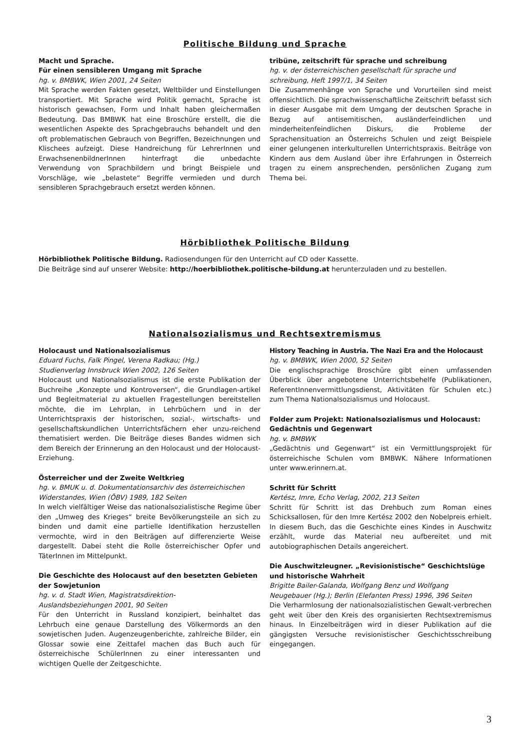Politische Bildung und Sprache
Macht und Sprache.
Für einen sensibleren Umgang mit Sprache
hg. v. BMBWK, Wien 2001, 24 Seiten
Mit Sprache werden Fakten gesetzt, Weltbilder und Einstellungen transportiert. Mit Sprache wird Politik gemacht, Sprache ist historisch gewachsen, Form und Inhalt haben gleichermaßen Bedeutung. Das BMBWK hat eine Broschüre erstellt, die die wesentlichen Aspekte des Sprachgebrauchs behandelt und den oft problematischen Gebrauch von Begriffen, Bezeichnungen und Klischees aufzeigt. Diese Handreichung für LehrerInnen und ErwachsenenbildnerInnen hinterfragt die unbedachte Verwendung von Sprachbildern und bringt Beispiele und Vorschläge, wie „belastete“ Begriffe vermieden und durch sensibleren Sprachgebrauch ersetzt werden können.
tribüne, zeitschrift für sprache und schreibung
hg. v. der österreichischen gesellschaft für sprache und schreibung, Heft 1997/1, 34 Seiten
Die Zusammenhänge von Sprache und Vorurteilen sind meist offensichtlich. Die sprachwissenschaftliche Zeitschrift befasst sich in dieser Ausgabe mit dem Umgang der deutschen Sprache in Bezug auf antisemitischen, ausländerfeindlichen und minderheitenfeindlichen Diskurs, die Probleme der Sprachensituation an Österreichs Schulen und zeigt Beispiele einer gelungenen interkulturellen Unterrichtspraxis. Beiträge von Kindern aus dem Ausland über ihre Erfahrungen in Österreich tragen zu einem ansprechenden, persönlichen Zugang zum Thema bei.
Hörbibliothek Politische Bildung
Hörbibliothek Politische Bildung. Radiosendungen für den Unterricht auf CD oder Kassette.
Die Beiträge sind auf unserer Website: http://hoerbibliothek.politische-bildung.at herunterzuladen und zu bestellen.
Nationalsozialismus und Rechtsextremismus
Holocaust und Nationalsozialismus
Eduard Fuchs, Falk Pingel, Verena Radkau; (Hg.)
Studienverlag Innsbruck Wien 2002, 126 Seiten
Holocaust und Nationalsozialismus ist die erste Publikation der Buchreihe „Konzepte und Kontroversen“, die Grundlagen-artikel und Begleitmaterial zu aktuellen Fragestellungen bereitstellen möchte, die im Lehrplan, in Lehrbüchern und in der Unterrichtspraxis der historischen, sozial-, wirtschafts- und gesellschaftskundlichen Unterrichtsfächern eher unzu-reichend thematisiert werden. Die Beiträge dieses Bandes widmen sich dem Bereich der Erinnerung an den Holocaust und der Holocaust-Erziehung.
Österreicher und der Zweite Weltkrieg
hg. v. BMUK u. d. Dokumentationsarchiv des österreichischen Widerstandes, Wien (ÖBV) 1989, 182 Seiten
In welch vielfältiger Weise das nationalsozialistische Regime über den „Umweg des Krieges“ breite Bevölkerungsteile an sich zu binden und damit eine partielle Identifikation herzustellen vermochte, wird in den Beiträgen auf differenzierte Weise dargestellt. Dabei steht die Rolle österreichischer Opfer und TäterInnen im Mittelpunkt.
Die Geschichte des Holocaust auf den besetzten Gebieten der Sowjetunion
hg. v. d. Stadt Wien, Magistratsdirektion-
Auslandsbeziehungen 2001, 90 Seiten
Für den Unterricht in Russland konzipiert, beinhaltet das Lehrbuch eine genaue Darstellung des Völkermords an den sowjetischen Juden. Augenzeugenberichte, zahlreiche Bilder, ein Glossar sowie eine Zeittafel machen das Buch auch für österreichische SchülerInnen zu einer interessanten und wichtigen Quelle der Zeitgeschichte.
History Teaching in Austria. The Nazi Era and the Holocaust
hg. v. BMBWK, Wien 2000, 52 Seiten
Die englischsprachige Broschüre gibt einen umfassenden Überblick über angebotene Unterrichtsbehelfe (Publikationen, ReferentInnenvermittlungsdienst, Aktivitäten für Schulen etc.) zum Thema Nationalsozialismus und Holocaust.
Folder zum Projekt: Nationalsozialismus und Holocaust: Gedächtnis und Gegenwart
hg. v. BMBWK
„Gedächtnis und Gegenwart“ ist ein Vermittlungsprojekt für österreichische Schulen vom BMBWK. Nähere Informationen unter www.erinnern.at.
Schritt für Schritt
Kertész, Imre, Echo Verlag, 2002, 213 Seiten
Schritt für Schritt ist das Drehbuch zum Roman eines Schicksallosen, für den Imre Kertész 2002 den Nobelpreis erhielt. In diesem Buch, das die Geschichte eines Kindes in Auschwitz erzählt, wurde das Material neu aufbereitet und mit autobiographischen Details angereichert.
Die Auschwitzleugner. „Revisionistische“ Geschichtslüge und historische Wahrheit
Brigitte Bailer-Galanda, Wolfgang Benz und Wolfgang Neugebauer (Hg.); Berlin (Elefanten Press) 1996, 396 Seiten
Die Verharmlosung der nationalsozialistischen Gewalt-verbrechen geht weit über den Kreis des organisierten Rechtsextremismus hinaus. In Einzelbeiträgen wird in dieser Publikation auf die gängigsten Versuche revisionistischer Geschichtsschreibung eingegangen.
3